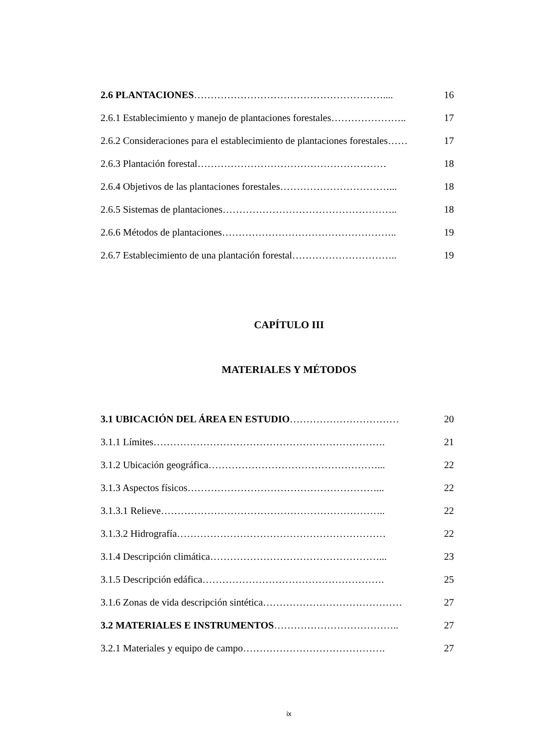2.6 PLANTACIONES………………………………………………….... 16
2.6.1 Establecimiento y manejo de plantaciones forestales………………….. 17
2.6.2 Consideraciones para el establecimiento de plantaciones forestales…… 17
2.6.3 Plantación forestal………………………………………………… 18
2.6.4 Objetivos de las plantaciones forestales……………………………... 18
2.6.5 Sistemas de plantaciones…………………………………………….. 18
2.6.6 Métodos de plantaciones…………………………………………….. 19
2.6.7 Establecimiento de una plantación forestal………………………….. 19
CAPÍTULO III
MATERIALES Y MÉTODOS
3.1 UBICACIÓN DEL ÁREA EN ESTUDIO…………………………… 20
3.1.1 Límites……………………………………………………………. 21
3.1.2 Ubicación geográfica……………………………………………... 22
3.1.3 Aspectos físicos…………………………………………………... 22
3.1.3.1 Relieve………………………………………………………….. 22
3.1.3.2 Hidrografía……………………………………………………… 22
3.1.4 Descripción climática……………………………………………... 23
3.1.5 Descripción edáfica………………………………………………. 25
3.1.6 Zonas de vida descripción sintética…………………………………… 27
3.2 MATERIALES E INSTRUMENTOS……………………………….. 27
3.2.1 Materiales y equipo de campo……………………………………. 27
ix